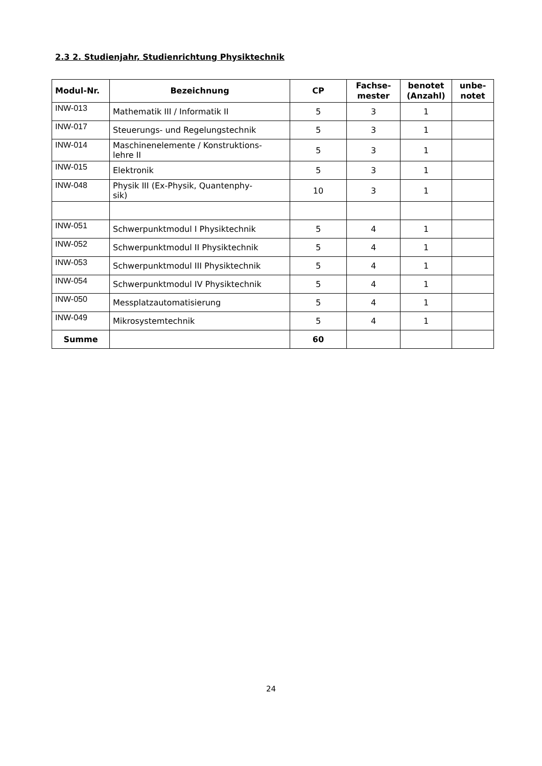2.3 2. Studienjahr, Studienrichtung Physiktechnik
| Modul-Nr. | Bezeichnung | CP | Fachse- mester | benotet (Anzahl) | unbe- notet |
| --- | --- | --- | --- | --- | --- |
| INW-013 | Mathematik III / Informatik II | 5 | 3 | 1 | |
| INW-017 | Steuerungs- und Regelungstechnik | 5 | 3 | 1 | |
| INW-014 | Maschinenelemente / Konstruktions- lehre II | 5 | 3 | 1 | |
| INW-015 | Elektronik | 5 | 3 | 1 | |
| INW-048 | Physik III (Ex-Physik, Quantenphy- sik) | 10 | 3 | 1 | |
| INW-051 | Schwerpunktmodul I Physiktechnik | 5 | 4 | 1 | |
| INW-052 | Schwerpunktmodul II Physiktechnik | 5 | 4 | 1 | |
| INW-053 | Schwerpunktmodul III Physiktechnik | 5 | 4 | 1 | |
| INW-054 | Schwerpunktmodul IV Physiktechnik | 5 | 4 | 1 | |
| INW-050 | Messplatzautomatisierung | 5 | 4 | 1 | |
| INW-049 | Mikrosystemtechnik | 5 | 4 | 1 | |
| Summe | | 60 | | | |
24